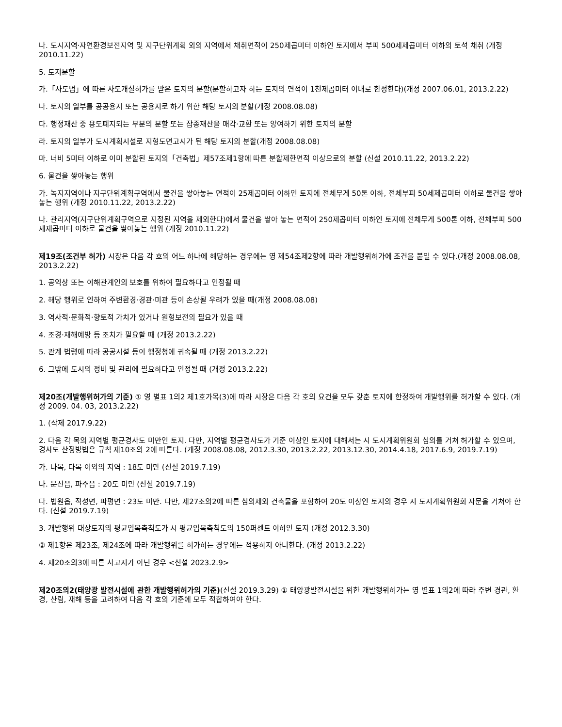나. 도시지역·자연환경보전지역 및 지구단위계획 외의 지역에서 채취면적이 250제곱미터 이하인 토지에서 부피 500세제곱미터 이하의 토석 채취 (개정 2010.11.22)
5. 토지분할
가.「사도법」에 따른 사도개설허가를 받은 토지의 분할(분할하고자 하는 토지의 면적이 1천제곱미터 이내로 한정한다)(개정 2007.06.01, 2013.2.22)
나. 토지의 일부를 공공용지 또는 공용지로 하기 위한 해당 토지의 분할(개정 2008.08.08)
다. 행정재산 중 용도폐지되는 부분의 분할 또는 잡종재산을 매각·교환 또는 양여하기 위한 토지의 분할
라. 토지의 일부가 도시계획시설로 지형도면고시가 된 해당 토지의 분할(개정 2008.08.08)
마. 너비 5미터 이하로 이미 분할된 토지의「건축법」제57조제1항에 따른 분할제한면적 이상으로의 분할 (신설 2010.11.22, 2013.2.22)
6. 물건을 쌓아놓는 행위
가. 녹지지역이나 지구단위계획구역에서 물건을 쌓아놓는 면적이 25제곱미터 이하인 토지에 전체무게 50톤 이하, 전체부피 50세제곱미터 이하로 물건을 쌓아놓는 행위 (개정 2010.11.22, 2013.2.22)
나. 관리지역(지구단위계획구역으로 지정된 지역을 제외한다)에서 물건을 쌓아 놓는 면적이 250제곱미터 이하인 토지에 전체무게 500톤 이하, 전체부피 500세제곱미터 이하로 물건을 쌓아놓는 행위 (개정 2010.11.22)
제19조(조건부 허가) 시장은 다음 각 호의 어느 하나에 해당하는 경우에는 영 제54조제2항에 따라 개발행위허가에 조건을 붙일 수 있다.(개정 2008.08.08, 2013.2.22)
1. 공익상 또는 이해관계인의 보호를 위하여 필요하다고 인정될 때
2. 해당 행위로 인하여 주변환경·경관·미관 등이 손상될 우려가 있을 때(개정 2008.08.08)
3. 역사적·문화적·향토적 가치가 있거나 원형보전의 필요가 있을 때
4. 조경·재해예방 등 조치가 필요할 때 (개정 2013.2.22)
5. 관계 법령에 따라 공공시설 등이 행정청에 귀속될 때 (개정 2013.2.22)
6. 그밖에 도시의 정비 및 관리에 필요하다고 인정될 때 (개정 2013.2.22)
제20조(개발행위허가의 기준) ① 영 별표 1의2 제1호가목(3)에 따라 시장은 다음 각 호의 요건을 모두 갖춘 토지에 한정하여 개발행위를 허가할 수 있다. (개정 2009. 04. 03, 2013.2.22)
1. (삭제 2017.9.22)
2. 다음 각 목의 지역별 평균경사도 미만인 토지. 다만, 지역별 평균경사도가 기준 이상인 토지에 대해서는 시 도시계획위원회 심의를 거쳐 허가할 수 있으며, 경사도 산정방법은 규칙 제10조의 2에 따른다. (개정 2008.08.08, 2012.3.30, 2013.2.22, 2013.12.30, 2014.4.18, 2017.6.9, 2019.7.19)
가. 나목, 다목 이외의 지역 : 18도 미만 (신설 2019.7.19)
나. 문산읍, 파주읍 : 20도 미만 (신설 2019.7.19)
다. 법원읍, 적성면, 파평면 : 23도 미만. 다만, 제27조의2에 따른 심의제외 건축물을 포함하여 20도 이상인 토지의 경우 시 도시계획위원회 자문을 거쳐야 한다. (신설 2019.7.19)
3. 개발행위 대상토지의 평균입목축척도가 시 평균입목축척도의 150퍼센트 이하인 토지 (개정 2012.3.30)
② 제1항은 제23조, 제24조에 따라 개발행위를 허가하는 경우에는 적용하지 아니한다. (개정 2013.2.22)
4. 제20조의3에 따른 사고지가 아닌 경우 <신설 2023.2.9>
제20조의2(태양광 발전시설에 관한 개발행위허가의 기준)(신설 2019.3.29) ① 태양광발전시설을 위한 개발행위허가는 영 별표 1의2에 따라 주변 경관, 환경, 산림, 재해 등을 고려하여 다음 각 호의 기준에 모두 적합하여야 한다.